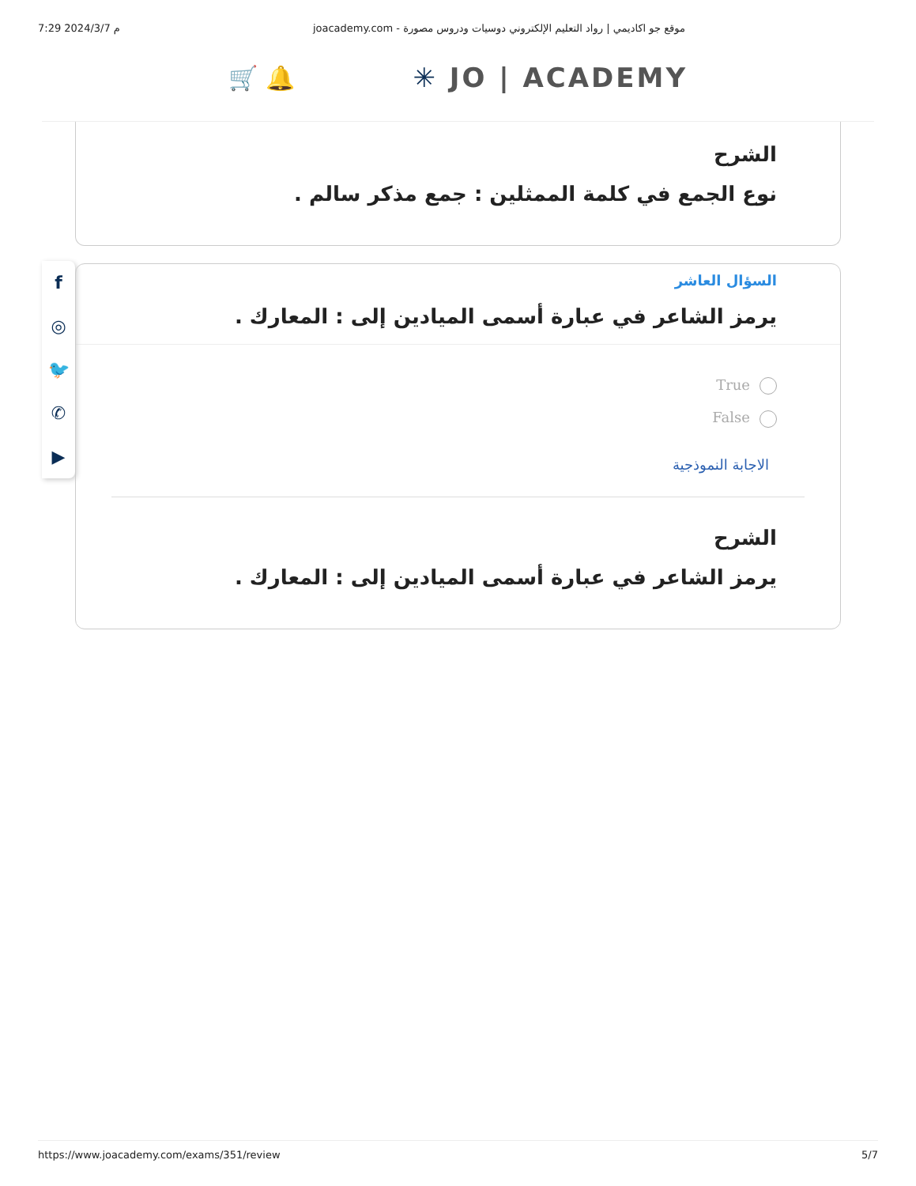7:29 2024/3/7 م joacademy.com - موقع جو اكاديمي | رواد التعليم الإلكتروني دوسيات ودروس مصورة
🛒 🔔 ✳ JO | ACADEMY
الشرح
نوع الجمع في كلمة الممثلين : جمع مذكر سالم .
f
◎
🐦
✆
▶
السؤال العاشر
يرمز الشاعر في عبارة أسمى الميادين إلى : المعارك .
True
False
الاجابة النموذجية
الشرح
يرمز الشاعر في عبارة أسمى الميادين إلى : المعارك .
https://www.joacademy.com/exams/351/review 5/7